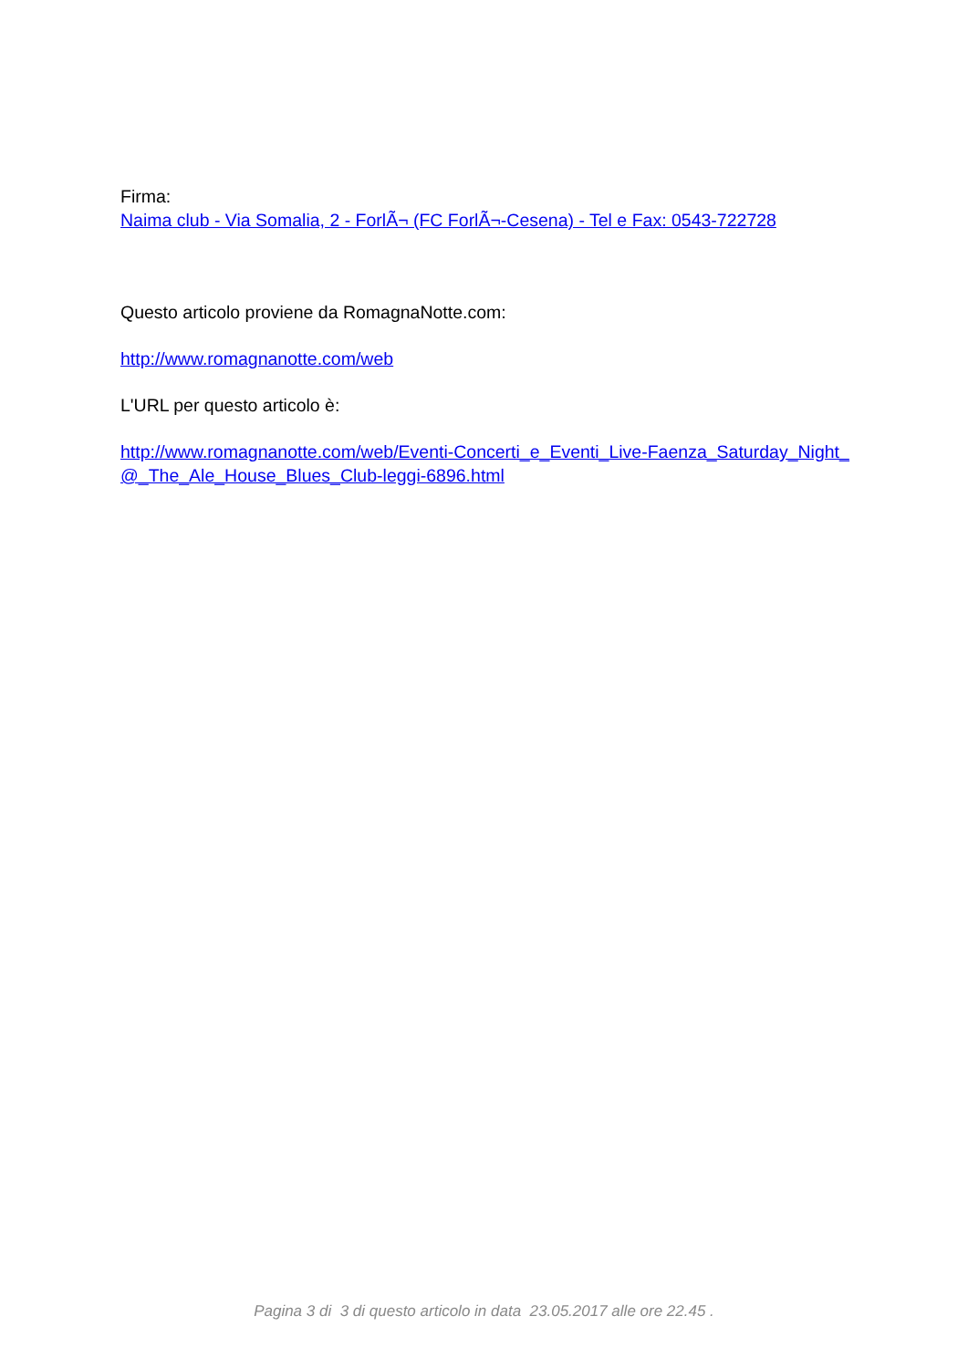Firma:
Naima club - Via Somalia, 2 - ForlÃ¬ (FC ForlÃ¬-Cesena) - Tel e Fax: 0543-722728
Questo articolo proviene da RomagnaNotte.com:
http://www.romagnanotte.com/web
L'URL per questo articolo è:
http://www.romagnanotte.com/web/Eventi-Concerti_e_Eventi_Live-Faenza_Saturday_Night_@_The_Ale_House_Blues_Club-leggi-6896.html
Pagina 3 di 3 di questo articolo in data 23.05.2017 alle ore 22.45 .